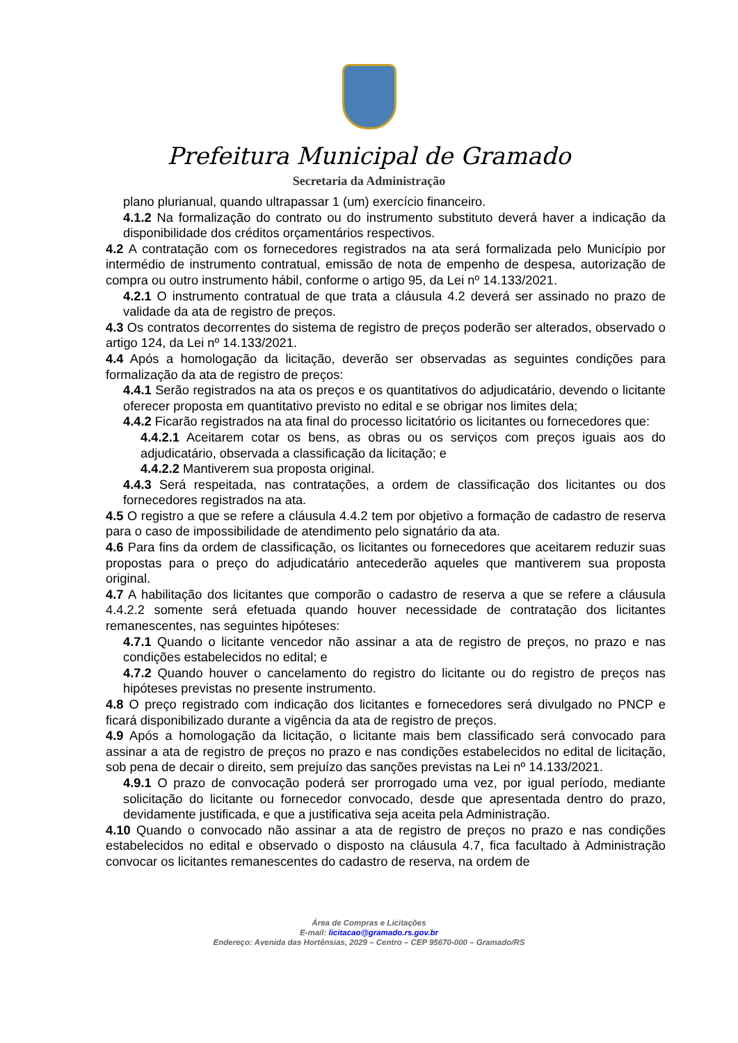Prefeitura Municipal de Gramado
Secretaria da Administração
plano plurianual, quando ultrapassar 1 (um) exercício financeiro.
4.1.2 Na formalização do contrato ou do instrumento substituto deverá haver a indicação da disponibilidade dos créditos orçamentários respectivos.
4.2 A contratação com os fornecedores registrados na ata será formalizada pelo Município por intermédio de instrumento contratual, emissão de nota de empenho de despesa, autorização de compra ou outro instrumento hábil, conforme o artigo 95, da Lei nº 14.133/2021.
4.2.1 O instrumento contratual de que trata a cláusula 4.2 deverá ser assinado no prazo de validade da ata de registro de preços.
4.3 Os contratos decorrentes do sistema de registro de preços poderão ser alterados, observado o artigo 124, da Lei nº 14.133/2021.
4.4 Após a homologação da licitação, deverão ser observadas as seguintes condições para formalização da ata de registro de preços:
4.4.1 Serão registrados na ata os preços e os quantitativos do adjudicatário, devendo o licitante oferecer proposta em quantitativo previsto no edital e se obrigar nos limites dela;
4.4.2 Ficarão registrados na ata final do processo licitatório os licitantes ou fornecedores que:
4.4.2.1 Aceitarem cotar os bens, as obras ou os serviços com preços iguais aos do adjudicatário, observada a classificação da licitação; e
4.4.2.2 Mantiverem sua proposta original.
4.4.3 Será respeitada, nas contratações, a ordem de classificação dos licitantes ou dos fornecedores registrados na ata.
4.5 O registro a que se refere a cláusula 4.4.2 tem por objetivo a formação de cadastro de reserva para o caso de impossibilidade de atendimento pelo signatário da ata.
4.6 Para fins da ordem de classificação, os licitantes ou fornecedores que aceitarem reduzir suas propostas para o preço do adjudicatário antecederão aqueles que mantiverem sua proposta original.
4.7 A habilitação dos licitantes que comporão o cadastro de reserva a que se refere a cláusula 4.4.2.2 somente será efetuada quando houver necessidade de contratação dos licitantes remanescentes, nas seguintes hipóteses:
4.7.1 Quando o licitante vencedor não assinar a ata de registro de preços, no prazo e nas condições estabelecidos no edital; e
4.7.2 Quando houver o cancelamento do registro do licitante ou do registro de preços nas hipóteses previstas no presente instrumento.
4.8 O preço registrado com indicação dos licitantes e fornecedores será divulgado no PNCP e ficará disponibilizado durante a vigência da ata de registro de preços.
4.9 Após a homologação da licitação, o licitante mais bem classificado será convocado para assinar a ata de registro de preços no prazo e nas condições estabelecidos no edital de licitação, sob pena de decair o direito, sem prejuízo das sanções previstas na Lei nº 14.133/2021.
4.9.1 O prazo de convocação poderá ser prorrogado uma vez, por igual período, mediante solicitação do licitante ou fornecedor convocado, desde que apresentada dentro do prazo, devidamente justificada, e que a justificativa seja aceita pela Administração.
4.10 Quando o convocado não assinar a ata de registro de preços no prazo e nas condições estabelecidos no edital e observado o disposto na cláusula 4.7, fica facultado à Administração convocar os licitantes remanescentes do cadastro de reserva, na ordem de
Área de Compras e Licitações
E-mail: licitacao@gramado.rs.gov.br
Endereço: Avenida das Hortênsias, 2029 – Centro – CEP 95670-000 – Gramado/RS